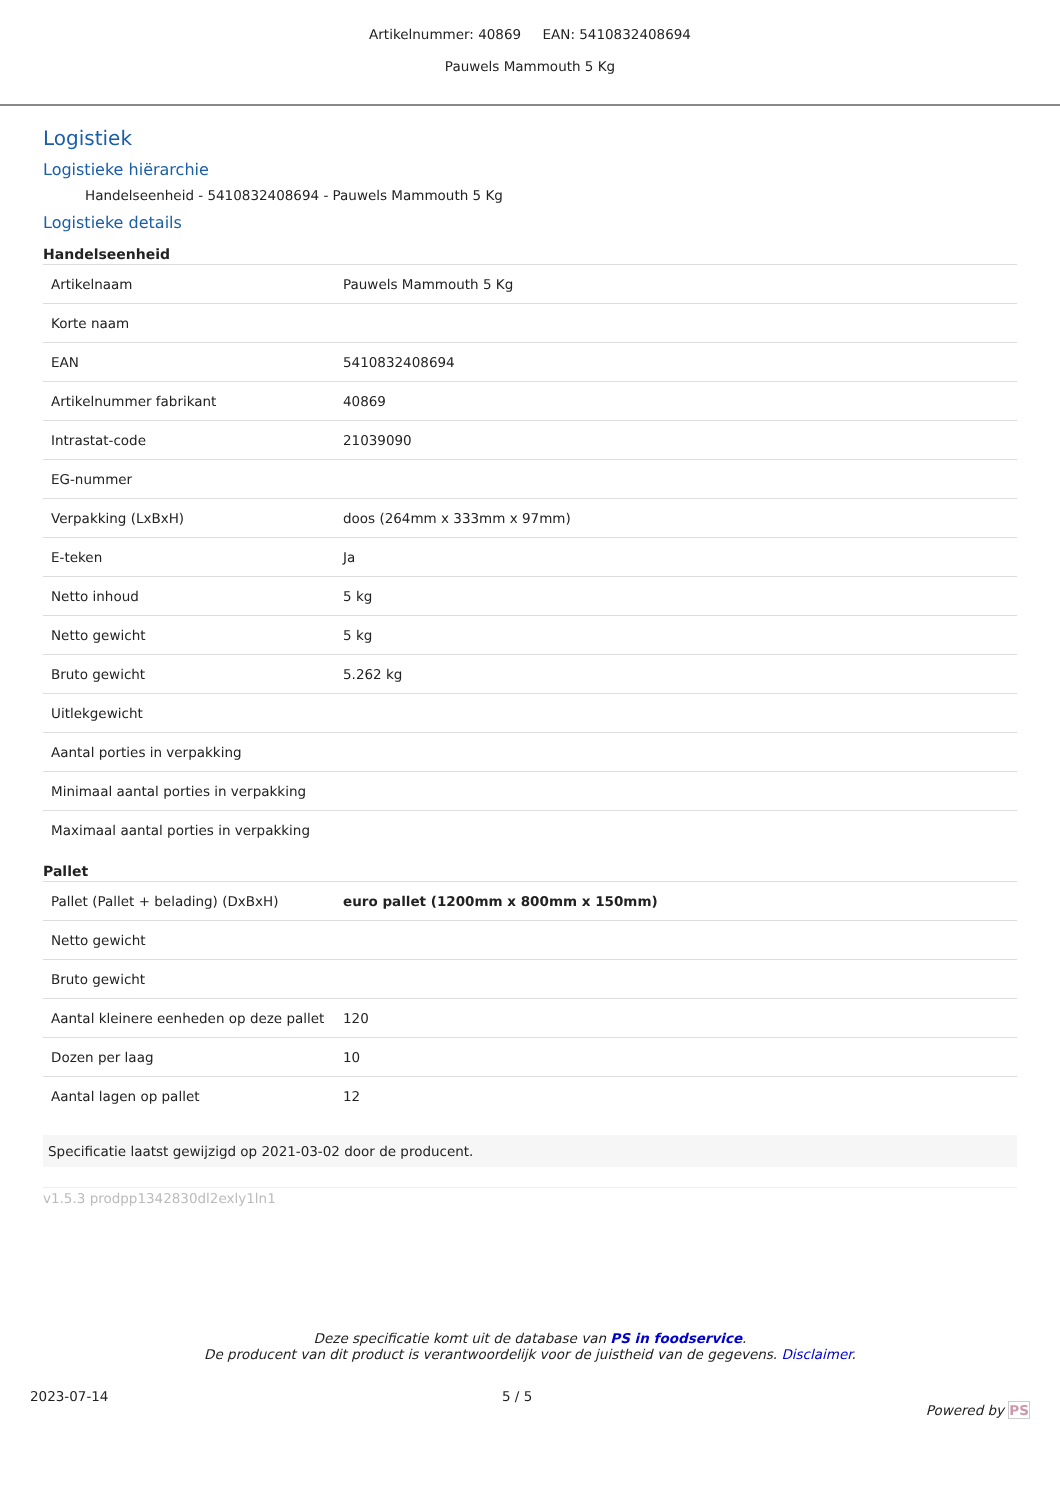Artikelnummer: 40869 EAN: 5410832408694
Pauwels Mammouth 5 Kg
Logistiek
Logistieke hiërarchie
Handelseenheid - 5410832408694 - Pauwels Mammouth 5 Kg
Logistieke details
Handelseenheid
| Artikelnaam | Pauwels Mammouth 5 Kg |
| Korte naam | |
| EAN | 5410832408694 |
| Artikelnummer fabrikant | 40869 |
| Intrastat-code | 21039090 |
| EG-nummer | |
| Verpakking (LxBxH) | doos (264mm x 333mm x 97mm) |
| E-teken | Ja |
| Netto inhoud | 5 kg |
| Netto gewicht | 5 kg |
| Bruto gewicht | 5.262 kg |
| Uitlekgewicht | |
| Aantal porties in verpakking | |
| Minimaal aantal porties in verpakking | |
| Maximaal aantal porties in verpakking | |
Pallet
| Pallet (Pallet + belading) (DxBxH) | euro pallet (1200mm x 800mm x 150mm) |
| Netto gewicht | |
| Bruto gewicht | |
| Aantal kleinere eenheden op deze pallet | 120 |
| Dozen per laag | 10 |
| Aantal lagen op pallet | 12 |
Specificatie laatst gewijzigd op 2021-03-02 door de producent.
v1.5.3 prodpp1342830dl2exly1ln1
Deze specificatie komt uit de database van PS in foodservice.
De producent van dit product is verantwoordelijk voor de juistheid van de gegevens. Disclaimer.
2023-07-14 5 / 5 Powered by PS